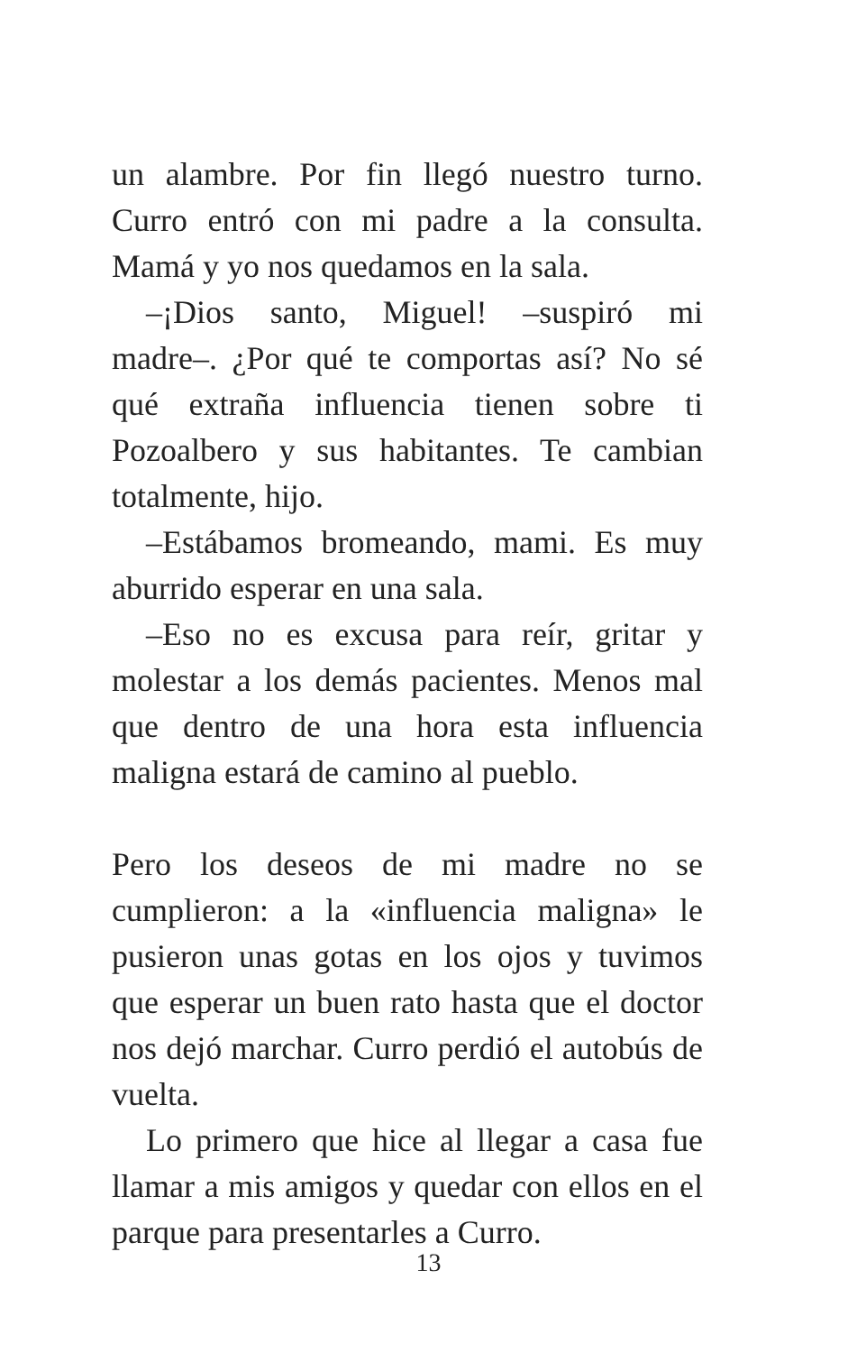un alambre. Por fin llegó nuestro turno. Curro entró con mi padre a la consulta. Mamá y yo nos quedamos en la sala.
–¡Dios santo, Miguel! –suspiró mi madre–. ¿Por qué te comportas así? No sé qué extraña influencia tienen sobre ti Pozoalbero y sus habitantes. Te cambian totalmente, hijo.
–Estábamos bromeando, mami. Es muy aburrido esperar en una sala.
–Eso no es excusa para reír, gritar y molestar a los demás pacientes. Menos mal que dentro de una hora esta influencia maligna estará de camino al pueblo.
Pero los deseos de mi madre no se cumplieron: a la «influencia maligna» le pusieron unas gotas en los ojos y tuvimos que esperar un buen rato hasta que el doctor nos dejó marchar. Curro perdió el autobús de vuelta.
Lo primero que hice al llegar a casa fue llamar a mis amigos y quedar con ellos en el parque para presentarles a Curro.
13